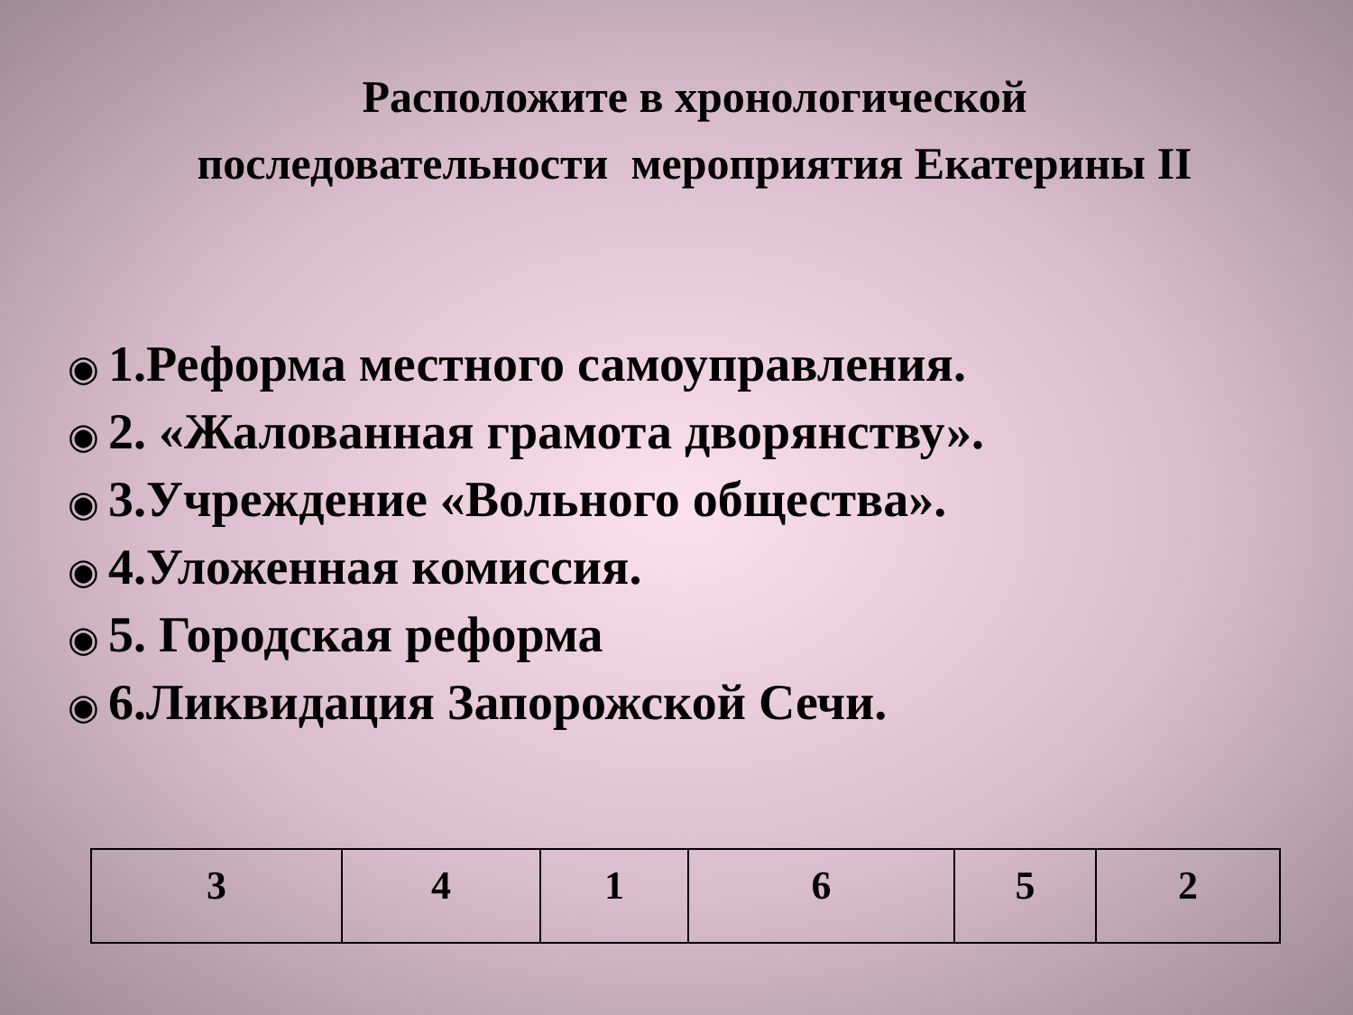Расположите в хронологической
последовательности мероприятия Екатерины II
◉ 1.Реформа местного самоуправления.
◉ 2. «Жалованная грамота дворянству».
◉ 3.Учреждение «Вольного общества».
◉ 4.Уложенная комиссия.
◉ 5. Городская реформа
◉ 6.Ликвидация Запорожской Сечи.
| 3 | 4 | 1 | 6 | 5 | 2 |